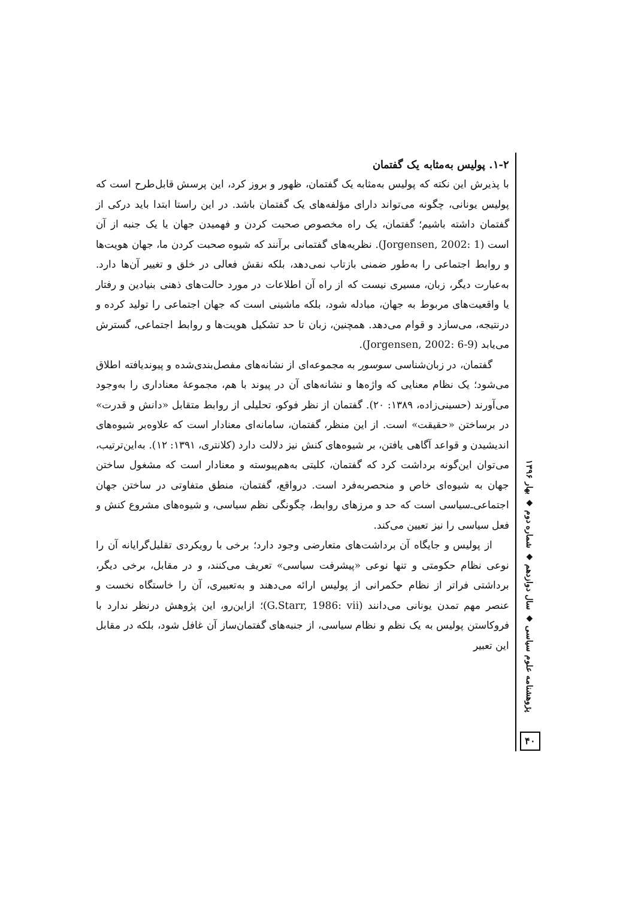۱-۲. پولیس به‌مثابه یک گفتمان
با پذیرش این نکته که پولیس به‌مثابه یک گفتمان، ظهور و بروز کرد، این پرسش قابل‌طرح است که پولیس یونانی، چگونه می‌تواند دارای مؤلفه‌های یک گفتمان باشد. در این راستا ابتدا باید درکی از گفتمان داشته باشیم؛ گفتمان، یک راه مخصوص صحبت کردن و فهمیدن جهان یا یک جنبه از آن است (Jorgensen, 2002: 1). نظریه‌های گفتمانی برآنند که شیوه صحبت کردن ما، جهان هویت‌ها و روابط اجتماعی را به‌طور ضمنی بازتاب نمی‌دهد، بلکه نقش فعالی در خلق و تغییر آن‌ها دارد. به‌عبارت دیگر، زبان، مسیری نیست که از راه آن اطلاعات در مورد حالت‌های ذهنی بنیادین و رفتار یا واقعیت‌های مربوط به جهان، مبادله شود، بلکه ماشینی است که جهان اجتماعی را تولید کرده و درنتیجه، می‌سازد و قوام می‌دهد. همچنین، زبان تا حد تشکیل هویت‌ها و روابط اجتماعی، گسترش می‌یابد (Jorgensen, 2002: 6-9).
گفتمان، در زبان‌شناسی سوسور به مجموعه‌ای از نشانه‌های مفصل‌بندی‌شده و پیوندیافته اطلاق می‌شود؛ یک نظام معنایی که واژه‌ها و نشانه‌های آن در پیوند با هم، مجموعهٔ معناداری را به‌وجود می‌آورند (حسینی‌زاده، ۱۳۸۹: ۲۰). گفتمان از نظر فوکو، تحلیلی از روابط متقابل «دانش و قدرت» در برساختن «حقیقت» است. از این منظر، گفتمان، سامانه‌ای معنادار است که علاوه‌بر شیوه‌های اندیشیدن و قواعد آگاهی یافتن، بر شیوه‌های کنش نیز دلالت دارد (کلانتری، ۱۳۹۱: ۱۲). به‌این‌ترتیب، می‌توان این‌گونه برداشت کرد که گفتمان، کلیتی به‌هم‌پیوسته و معنادار است که مشغول ساختن جهان به شیوه‌ای خاص و منحصربه‌فرد است. درواقع، گفتمان، منطق متفاوتی در ساختن جهان اجتماعی‌ـ‌سیاسی است که حد و مرزهای روابط، چگونگی نظم سیاسی، و شیوه‌های مشروع کنش و فعل سیاسی را نیز تعیین می‌کند.
از پولیس و جایگاه آن برداشت‌های متعارضی وجود دارد؛ برخی با رویکردی تقلیل‌گرایانه آن را نوعی نظام حکومتی و تنها نوعی «پیشرفت سیاسی» تعریف می‌کنند، و در مقابل، برخی دیگر، برداشتی فراتر از نظام حکمرانی از پولیس ارائه می‌دهند و به‌تعبیری، آن را خاستگاه نخست و عنصر مهم تمدن یونانی می‌دانند (G.Starr, 1986: vii)؛ ازاین‌رو، این پژوهش درنظر ندارد با فروکاستن پولیس به یک نظم و نظام سیاسی، از جنبه‌های گفتمان‌ساز آن غافل شود، بلکه در مقابل این تعبیر
پژوهشنامه علوم سیاسی ◆ سال دوازدهم ◆ شماره دوم ◆ بهار ۱۳۹۶
۴۰